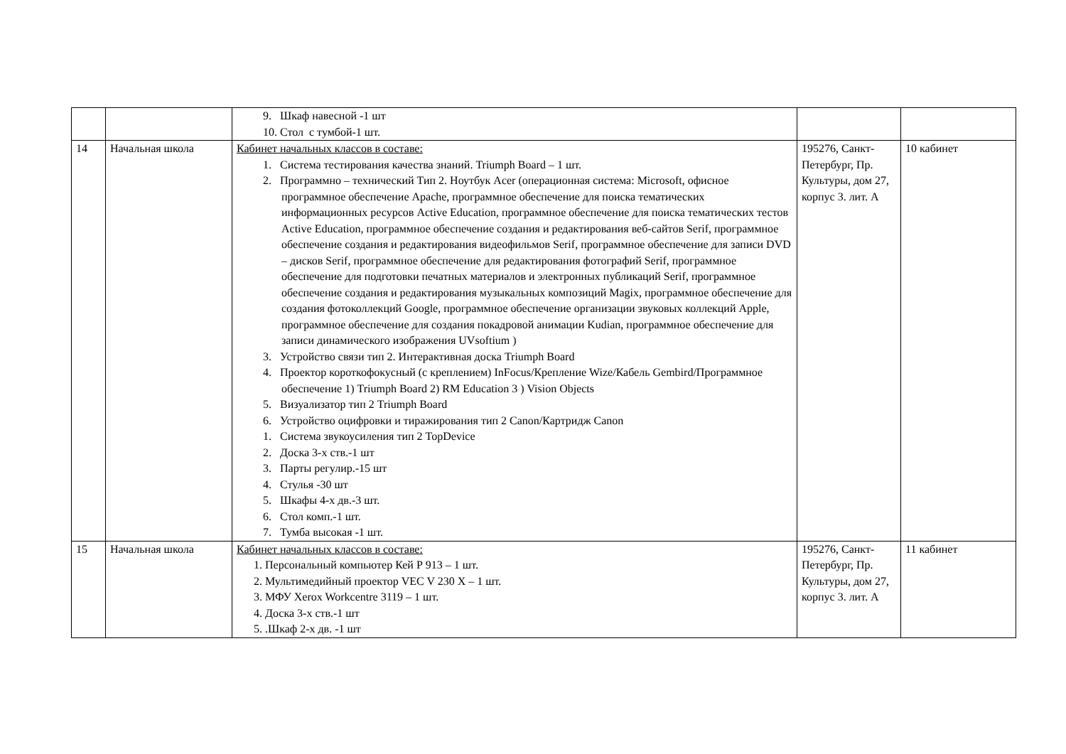| | | 9. Шкаф навесной -1 шт 10. Стол с тумбой-1 шт. | | |
| 14 | Начальная школа | Кабинет начальных классов в составе: 1. Система тестирования качества знаний. Triumph Board – 1 шт. 2. Программно – технический Тип 2. Ноутбук Acer (операционная система: Microsoft, офисное программное обеспечение Apache, программное обеспечение для поиска тематических информационных ресурсов Active Education, программное обеспечение для поиска тематических тестов Active Education, программное обеспечение создания и редактирования веб-сайтов Serif, программное обеспечение создания и редактирования видеофильмов Serif, программное обеспечение для записи DVD – дисков Serif, программное обеспечение для редактирования фотографий Serif, программное обеспечение для подготовки печатных материалов и электронных публикаций Serif, программное обеспечение создания и редактирования музыкальных композиций Magix, программное обеспечение для создания фотоколлекций Google, программное обеспечение организации звуковых коллекций Apple, программное обеспечение для создания покадровой анимации Kudian, программное обеспечение для записи динамического изображения UVsoftium ) 3. Устройство связи тип 2. Интерактивная доска Triumph Board 4. Проектор короткофокусный (с креплением) InFocus/Крепление Wize/Кабель Gembird/Программное обеспечение 1) Triumph Board 2) RM Education 3 ) Vision Objects 5. Визуализатор тип 2 Triumph Board 6. Устройство оцифровки и тиражирования тип 2 Canon/Картридж Canon 1. Система звукоусиления тип 2 TopDevice 2. Доска 3-х ств.-1 шт 3. Парты регулир.-15 шт 4. Стулья -30 шт 5. Шкафы 4-х дв.-3 шт. 6. Стол комп.-1 шт. 7. Тумба высокая -1 шт. | 195276, Санкт-Петербург, Пр. Культуры, дом 27, корпус 3. лит. А | 10 кабинет |
| 15 | Начальная школа | Кабинет начальных классов в составе: 1. Персональный компьютер Кей Р 913 – 1 шт. 2. Мультимедийный проектор VEC V 230 X – 1 шт. 3. МФУ Xerox Workcentre 3119 – 1 шт. 4. Доска 3-х ств.-1 шт 5. .Шкаф 2-х дв. -1 шт | 195276, Санкт-Петербург, Пр. Культуры, дом 27, корпус 3. лит. А | 11 кабинет |